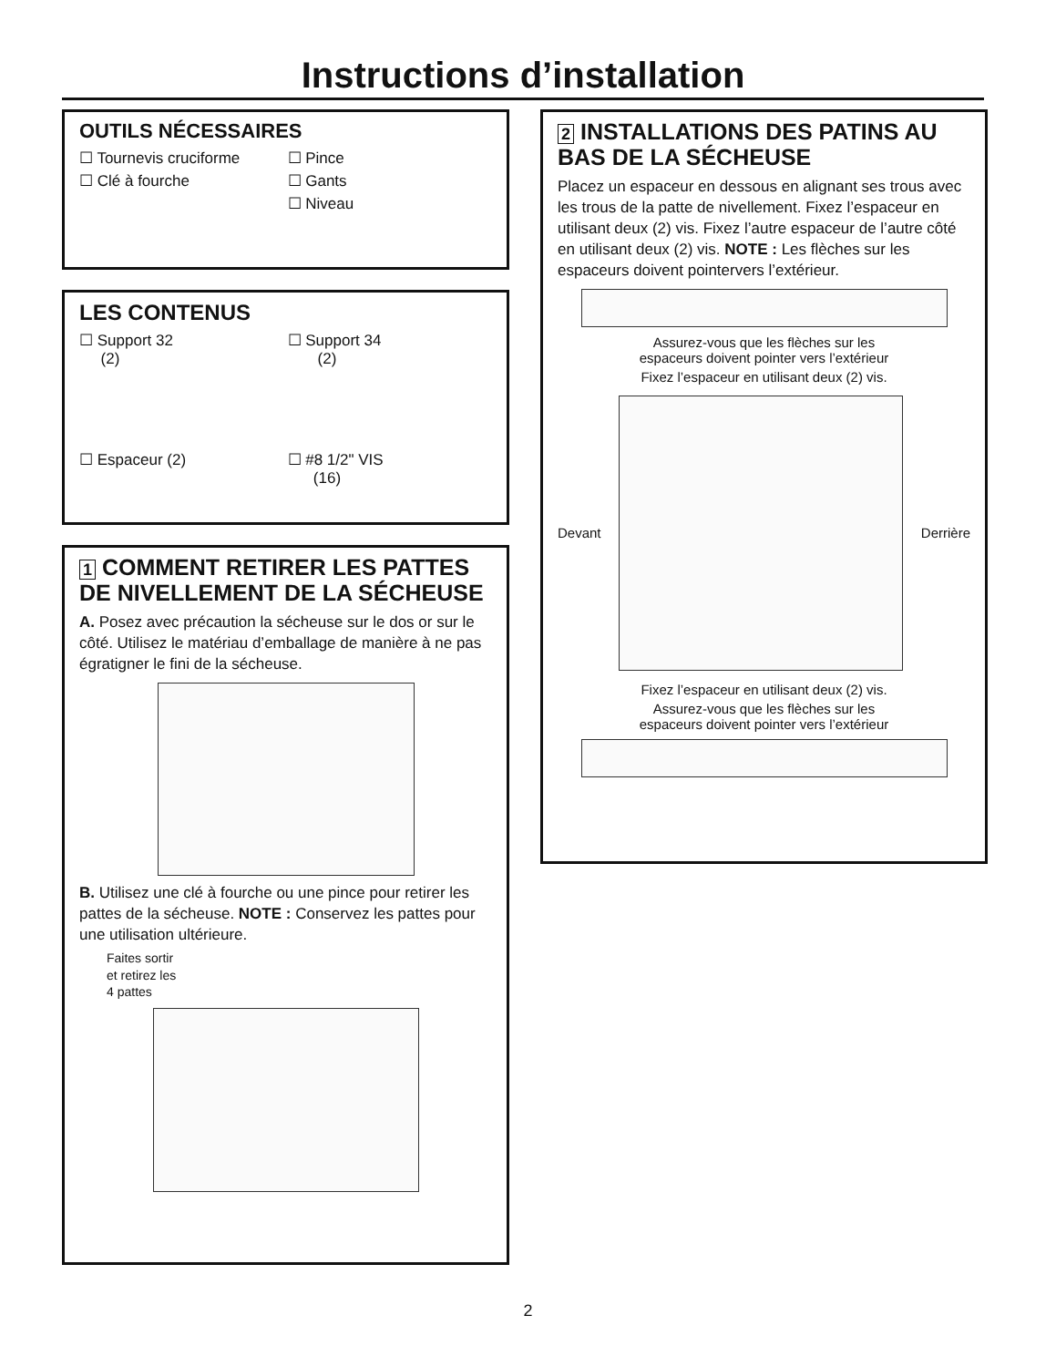Instructions d’installation
OUTILS NÉCESSAIRES
☐ Tournevis cruciforme
☐ Pince
☐ Clé à fourche
☐ Gants
☐ Niveau
LES CONTENUS
☐ Support 32
(2)
☐ Support 34
(2)
☐ Espaceur (2)
☐ #8 1/2" VIS
(16)
1 COMMENT RETIRER LES PATTES DE NIVELLEMENT DE LA SÉCHEUSE
A. Posez avec précaution la sécheuse sur le dos or sur le côté. Utilisez le matériau d’emballage de manière à ne pas égratigner le fini de la sécheuse.
B. Utilisez une clé à fourche ou une pince pour retirer les pattes de la sécheuse. NOTE : Conservez les pattes pour une utilisation ultérieure.
Faites sortir
et retirez les
4 pattes
2 INSTALLATIONS DES PATINS AU BAS DE LA SÉCHEUSE
Placez un espaceur en dessous en alignant ses trous avec les trous de la patte de nivellement. Fixez l’espaceur en utilisant deux (2) vis. Fixez l’autre espaceur de l’autre côté en utilisant deux (2) vis. NOTE : Les flèches sur les espaceurs doivent pointervers l’extérieur.
Assurez-vous que les flèches sur les
espaceurs doivent pointer vers l’extérieur
Fixez l’espaceur en utilisant deux (2) vis.
Devant Derrière
Fixez l’espaceur en utilisant deux (2) vis.
Assurez-vous que les flèches sur les
espaceurs doivent pointer vers l’extérieur
2